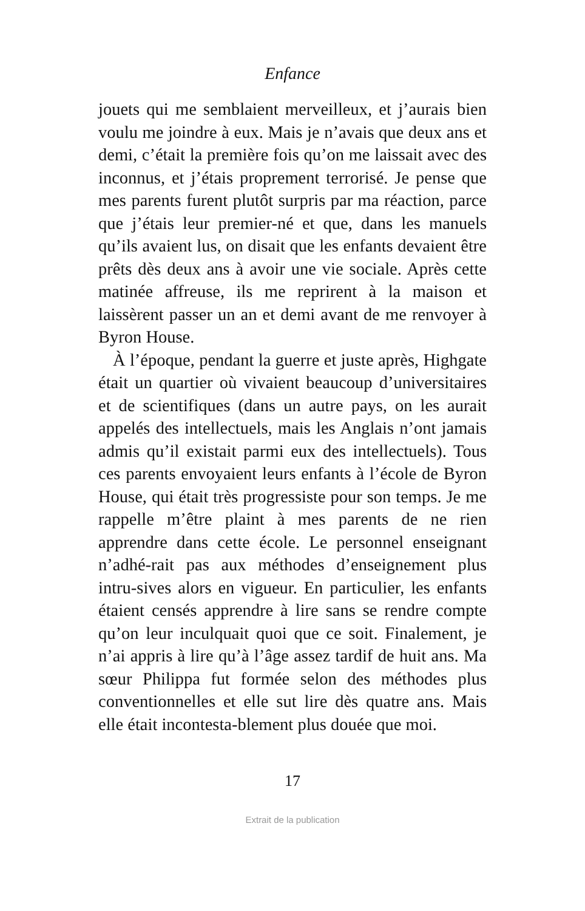Enfance
jouets qui me semblaient merveilleux, et j’aurais bien voulu me joindre à eux. Mais je n’avais que deux ans et demi, c’était la première fois qu’on me laissait avec des inconnus, et j’étais proprement terrorisé. Je pense que mes parents furent plutôt surpris par ma réaction, parce que j’étais leur premier-né et que, dans les manuels qu’ils avaient lus, on disait que les enfants devaient être prêts dès deux ans à avoir une vie sociale. Après cette matinée affreuse, ils me reprirent à la maison et laissèrent passer un an et demi avant de me renvoyer à Byron House.
À l’époque, pendant la guerre et juste après, Highgate était un quartier où vivaient beaucoup d’universitaires et de scientifiques (dans un autre pays, on les aurait appelés des intellectuels, mais les Anglais n’ont jamais admis qu’il existait parmi eux des intellectuels). Tous ces parents envoyaient leurs enfants à l’école de Byron House, qui était très progressiste pour son temps. Je me rappelle m’être plaint à mes parents de ne rien apprendre dans cette école. Le personnel enseignant n’adhé-rait pas aux méthodes d’enseignement plus intru-sives alors en vigueur. En particulier, les enfants étaient censés apprendre à lire sans se rendre compte qu’on leur inculquait quoi que ce soit. Finalement, je n’ai appris à lire qu’à l’âge assez tardif de huit ans. Ma sœur Philippa fut formée selon des méthodes plus conventionnelles et elle sut lire dès quatre ans. Mais elle était incontesta-blement plus douée que moi.
17
Extrait de la publication